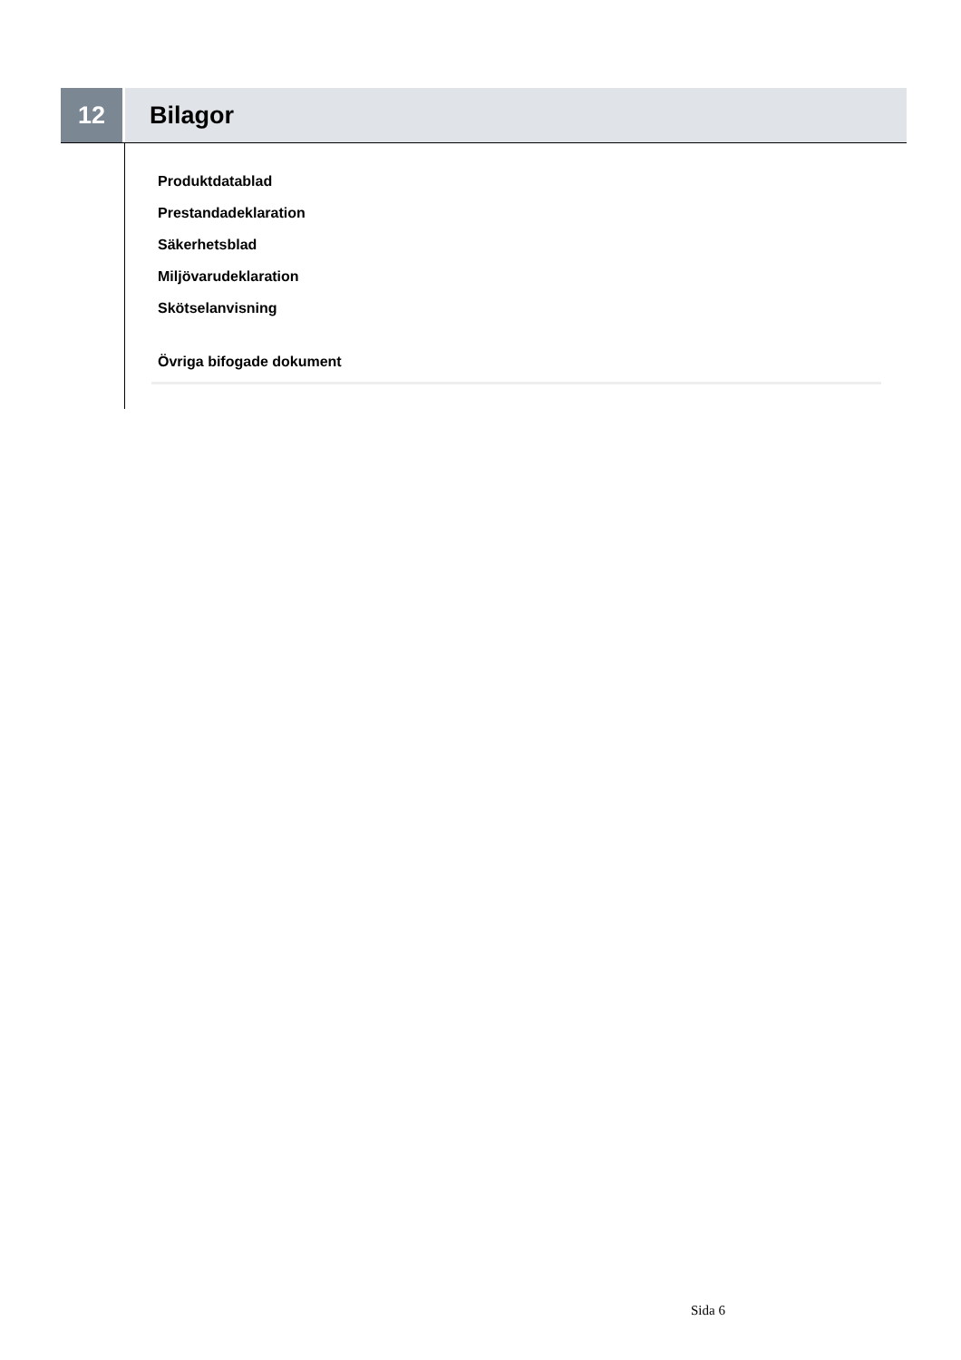12 Bilagor
Produktdatablad
Prestandadeklaration
Säkerhetsblad
Miljövarudeklaration
Skötselanvisning
Övriga bifogade dokument
Sida 6